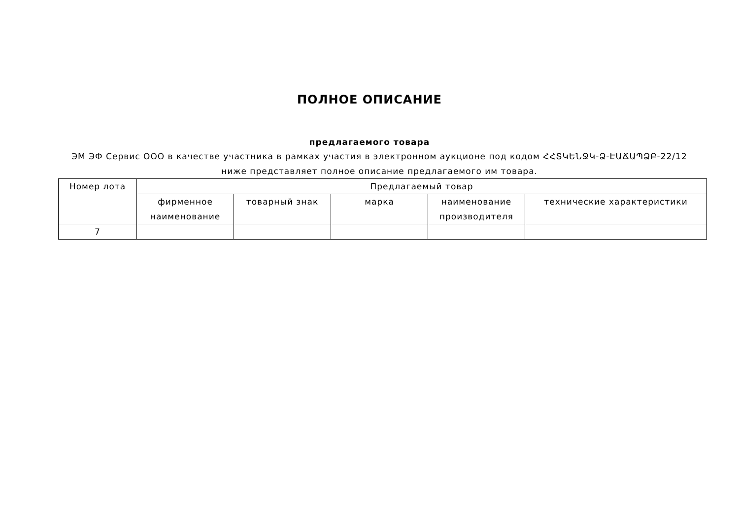ПОЛНОЕ ОПИСАНИЕ
предлагаемого товара
ЭМ ЭФ Сервис ООО в качестве участника в рамках участия в электронном аукционе под кодом ՀՀՏԿԵՆՋԿ-Ձ-ԷԱՃԱՊՁԲ-22/12 ниже представляет полное описание предлагаемого им товара.
| Номер лота | Предлагаемый товар | | | | |
| --- | --- | --- | --- | --- | --- |
| | фирменное наименование | товарный знак | марка | наименование производителя | технические характеристики |
| 7 | | | | | |